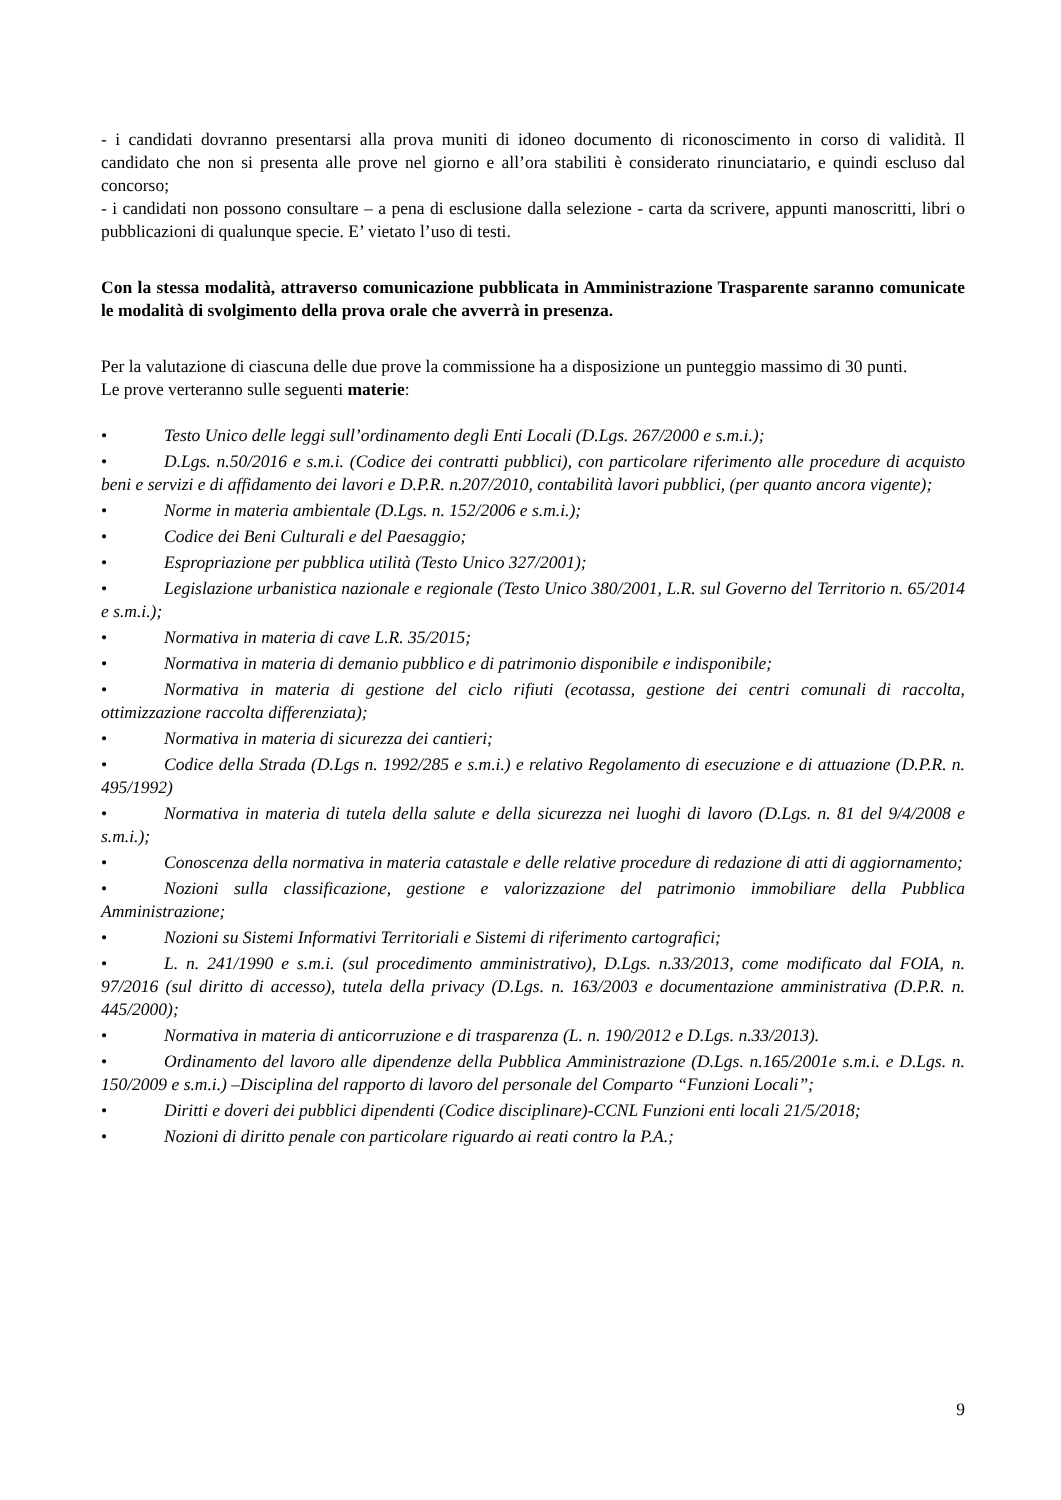- i candidati dovranno presentarsi alla prova muniti di idoneo documento di riconoscimento in corso di validità. Il candidato che non si presenta alle prove nel giorno e all’ora stabiliti è considerato rinunciatario, e quindi escluso dal concorso;
- i candidati non possono consultare – a pena di esclusione dalla selezione - carta da scrivere, appunti manoscritti, libri o pubblicazioni di qualunque specie. E’ vietato l’uso di testi.
Con la stessa modalità, attraverso comunicazione pubblicata in Amministrazione Trasparente saranno comunicate le modalità di svolgimento della prova orale che avverrà in presenza.
Per la valutazione di ciascuna delle due prove la commissione ha a disposizione un punteggio massimo di 30 punti.
Le prove verteranno sulle seguenti materie:
• Testo Unico delle leggi sull’ordinamento degli Enti Locali (D.Lgs. 267/2000 e s.m.i.);
• D.Lgs. n.50/2016 e s.m.i. (Codice dei contratti pubblici), con particolare riferimento alle procedure di acquisto beni e servizi e di affidamento dei lavori e D.P.R. n.207/2010, contabilità lavori pubblici, (per quanto ancora vigente);
• Norme in materia ambientale (D.Lgs. n. 152/2006 e s.m.i.);
• Codice dei Beni Culturali e del Paesaggio;
• Espropriazione per pubblica utilità (Testo Unico 327/2001);
• Legislazione urbanistica nazionale e regionale (Testo Unico 380/2001, L.R. sul Governo del Territorio n. 65/2014 e s.m.i.);
• Normativa in materia di cave L.R. 35/2015;
• Normativa in materia di demanio pubblico e di patrimonio disponibile e indisponibile;
• Normativa in materia di gestione del ciclo rifiuti (ecotassa, gestione dei centri comunali di raccolta, ottimizzazione raccolta differenziata);
• Normativa in materia di sicurezza dei cantieri;
• Codice della Strada (D.Lgs n. 1992/285 e s.m.i.) e relativo Regolamento di esecuzione e di attuazione (D.P.R. n. 495/1992)
• Normativa in materia di tutela della salute e della sicurezza nei luoghi di lavoro (D.Lgs. n. 81 del 9/4/2008 e s.m.i.);
• Conoscenza della normativa in materia catastale e delle relative procedure di redazione di atti di aggiornamento;
• Nozioni sulla classificazione, gestione e valorizzazione del patrimonio immobiliare della Pubblica Amministrazione;
• Nozioni su Sistemi Informativi Territoriali e Sistemi di riferimento cartografici;
• L. n. 241/1990 e s.m.i. (sul procedimento amministrativo), D.Lgs. n.33/2013, come modificato dal FOIA, n. 97/2016 (sul diritto di accesso), tutela della privacy (D.Lgs. n. 163/2003 e documentazione amministrativa (D.P.R. n. 445/2000);
• Normativa in materia di anticorruzione e di trasparenza (L. n. 190/2012 e D.Lgs. n.33/2013).
• Ordinamento del lavoro alle dipendenze della Pubblica Amministrazione (D.Lgs. n.165/2001e s.m.i. e D.Lgs. n. 150/2009 e s.m.i.) –Disciplina del rapporto di lavoro del personale del Comparto “Funzioni Locali”;
• Diritti e doveri dei pubblici dipendenti (Codice disciplinare)-CCNL Funzioni enti locali 21/5/2018;
• Nozioni di diritto penale con particolare riguardo ai reati contro la P.A.;
9